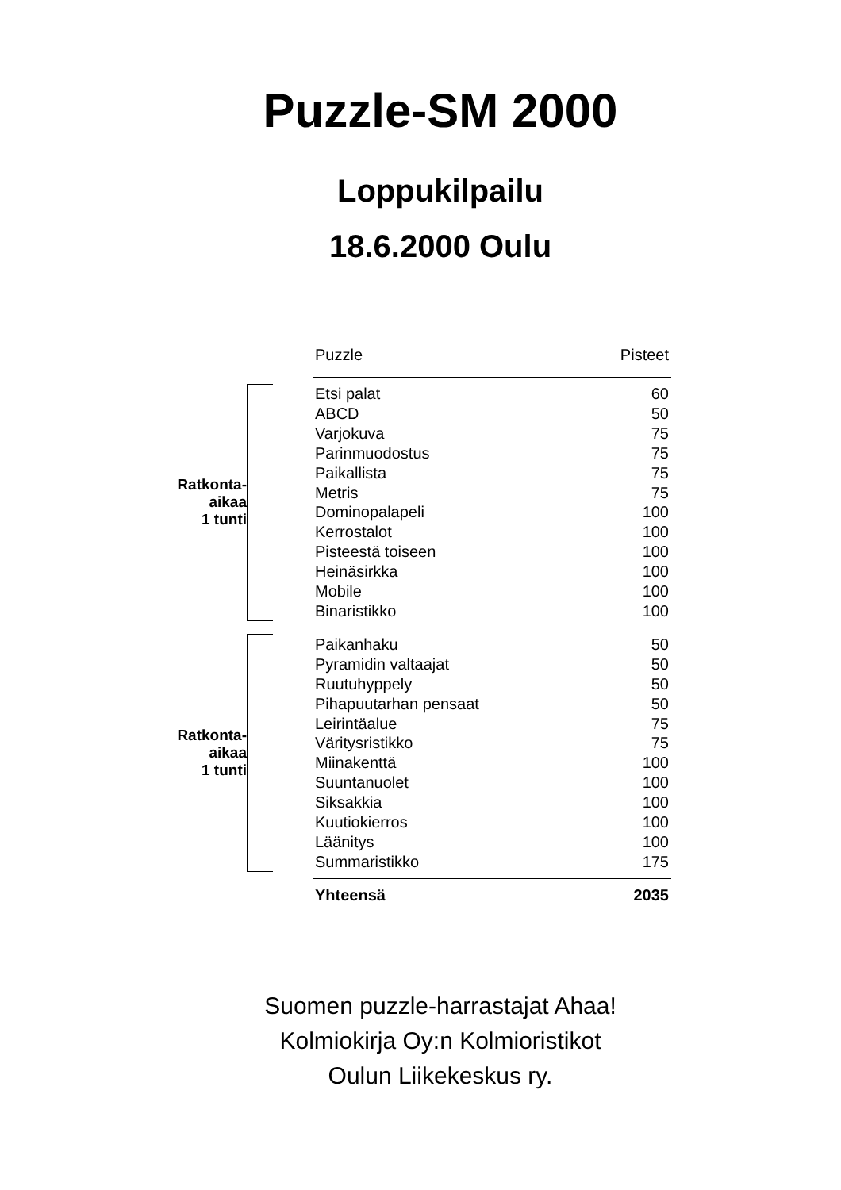Puzzle-SM 2000
Loppukilpailu
18.6.2000 Oulu
| | | | Puzzle | Pisteet |
| Ratkonta- aikaa 1 tunti | | | Etsi palat | 60 |
| | | | ABCD | 50 |
| | | | Varjokuva | 75 |
| | | | Parinmuodostus | 75 |
| | | | Paikallista | 75 |
| | | | Metris | 75 |
| | | | Dominopalapeli | 100 |
| | | | Kerrostalot | 100 |
| | | | Pisteestä toiseen | 100 |
| | | | Heinäsirkka | 100 |
| | | | Mobile | 100 |
| | | | Binaristikko | 100 |
| Ratkonta- aikaa 1 tunti | | | Paikanhaku | 50 |
| | | | Pyramidin valtaajat | 50 |
| | | | Ruutuhyppely | 50 |
| | | | Pihapuutarhan pensaat | 50 |
| | | | Leirintäalue | 75 |
| | | | Väritysristikko | 75 |
| | | | Miinakenttä | 100 |
| | | | Suuntanuolet | 100 |
| | | | Siksakkia | 100 |
| | | | Kuutiokierros | 100 |
| | | | Läänitys | 100 |
| | | | Summaristikko | 175 |
| | | | Yhteensä | 2035 |
Suomen puzzle-harrastajat Ahaa!
Kolmiokirja Oy:n Kolmioristikot
Oulun Liikekeskus ry.